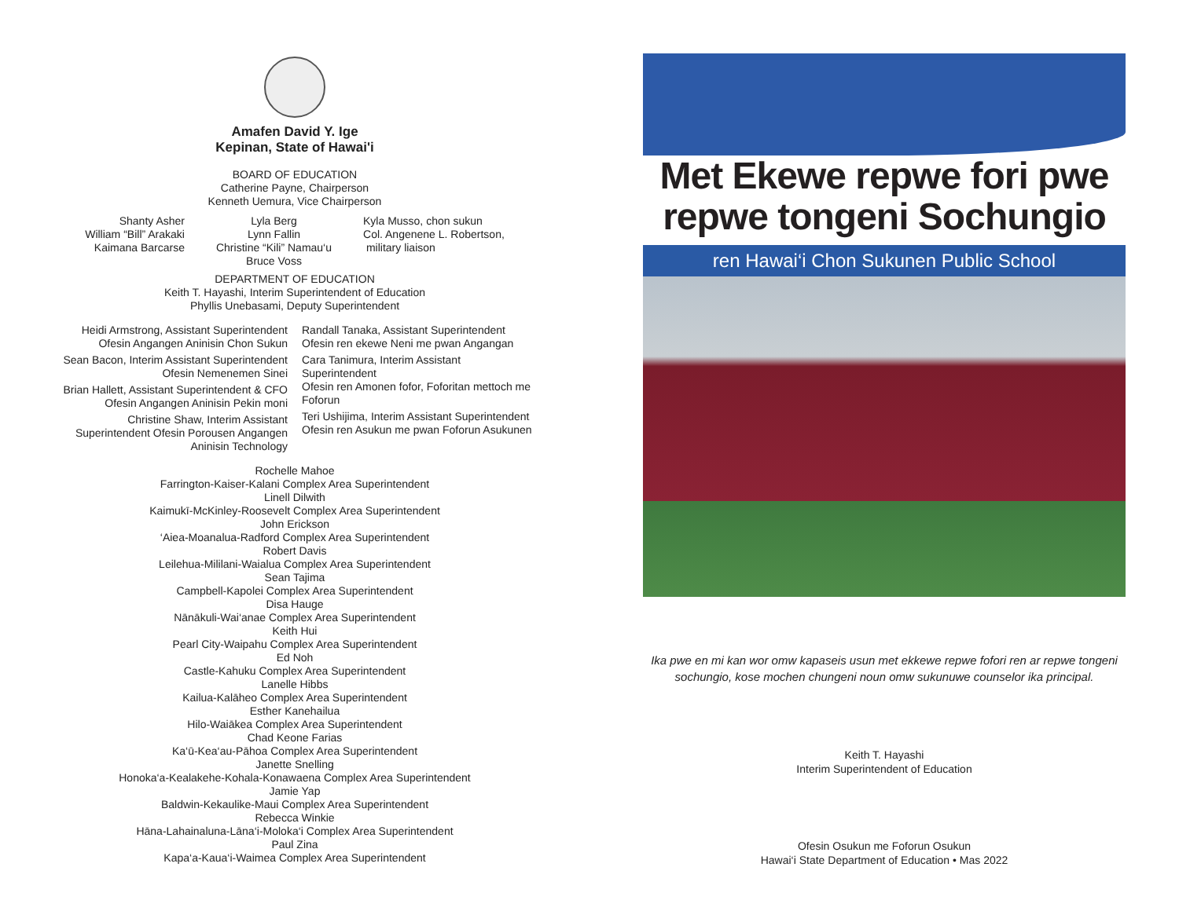Amafen David Y. Ige
Kepinan, State of Hawai'i
BOARD OF EDUCATION
Catherine Payne, Chairperson
Kenneth Uemura, Vice Chairperson
Shanty Asher
William “Bill” Arakaki
Kaimana Barcarse
Lyla Berg
Lynn Fallin
Christine “Kili” Namau‘u
Bruce Voss
Kyla Musso, chon sukun
Col. Angenene L. Robertson,
military liaison
DEPARTMENT OF EDUCATION
Keith T. Hayashi, Interim Superintendent of Education
Phyllis Unebasami, Deputy Superintendent
Heidi Armstrong, Assistant Superintendent
Ofesin Angangen Aninisin Chon Sukun
Sean Bacon, Interim Assistant Superintendent
Ofesin Nemenemen Sinei
Brian Hallett, Assistant Superintendent & CFO
Ofesin Angangen Aninisin Pekin moni
Christine Shaw, Interim Assistant
Superintendent Ofesin Porousen Angangen
Aninisin Technology
Randall Tanaka, Assistant Superintendent
Ofesin ren ekewe Neni me pwan Angangan
Cara Tanimura, Interim Assistant
Superintendent
Ofesin ren Amonen fofor, Foforitan mettoch me
Foforun
Teri Ushijima, Interim Assistant Superintendent
Ofesin ren Asukun me pwan Foforun Asukunen
Rochelle Mahoe
Farrington-Kaiser-Kalani Complex Area Superintendent
Linell Dilwith
Kaimukī-McKinley-Roosevelt Complex Area Superintendent
John Erickson
‘Aiea-Moanalua-Radford Complex Area Superintendent
Robert Davis
Leilehua-Mililani-Waialua Complex Area Superintendent
Sean Tajima
Campbell-Kapolei Complex Area Superintendent
Disa Hauge
Nānākuli-Wai‘anae Complex Area Superintendent
Keith Hui
Pearl City-Waipahu Complex Area Superintendent
Ed Noh
Castle-Kahuku Complex Area Superintendent
Lanelle Hibbs
Kailua-Kalāheo Complex Area Superintendent
Esther Kanehailua
Hilo-Waiākea Complex Area Superintendent
Chad Keone Farias
Ka‘ū-Kea‘au-Pāhoa Complex Area Superintendent
Janette Snelling
Honoka‘a-Kealakehe-Kohala-Konawaena Complex Area Superintendent
Jamie Yap
Baldwin-Kekaulike-Maui Complex Area Superintendent
Rebecca Winkie
Hāna-Lahainaluna-Lāna‘i-Moloka‘i Complex Area Superintendent
Paul Zina
Kapa‘a-Kaua‘i-Waimea Complex Area Superintendent
Met Ekewe repwe fori pwe repwe tongeni Sochungio
ren Hawai‘i Chon Sukunen Public School
Ika pwe en mi kan wor omw kapaseis usun met ekkewe repwe fofori ren ar repwe tongeni sochungio, kose mochen chungeni noun omw sukunuwe counselor ika principal.
Keith T. Hayashi
Interim Superintendent of Education
Ofesin Osukun me Foforun Osukun
Hawai‘i State Department of Education • Mas 2022